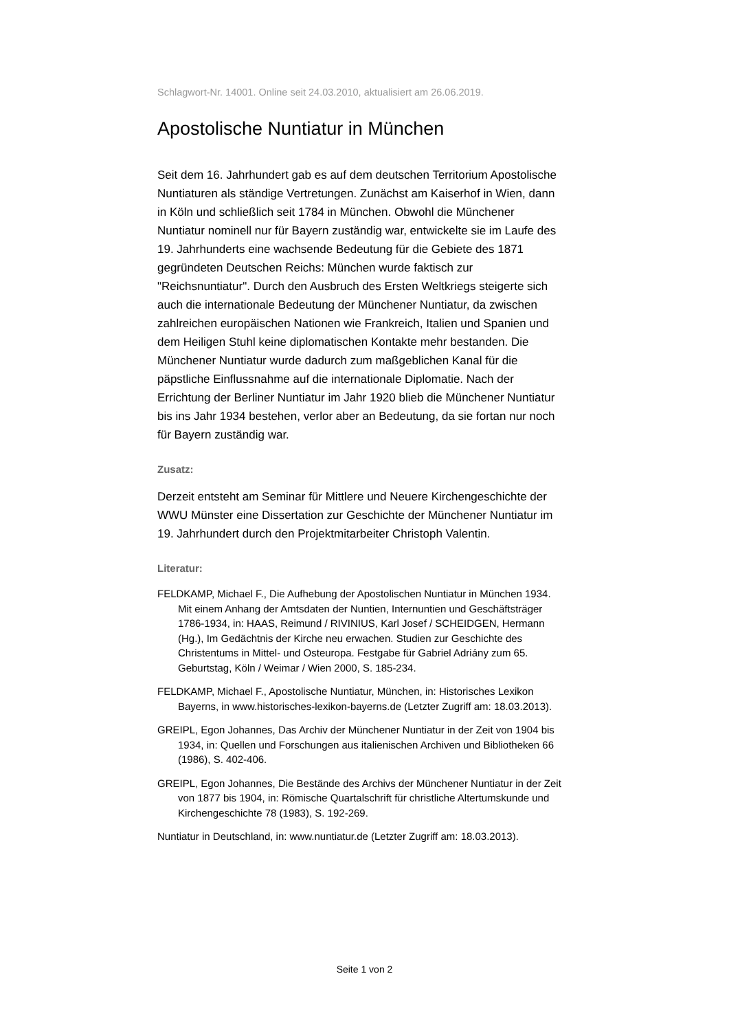Schlagwort-Nr. 14001. Online seit 24.03.2010, aktualisiert am 26.06.2019.
Apostolische Nuntiatur in München
Seit dem 16. Jahrhundert gab es auf dem deutschen Territorium Apostolische Nuntiaturen als ständige Vertretungen. Zunächst am Kaiserhof in Wien, dann in Köln und schließlich seit 1784 in München. Obwohl die Münchener Nuntiatur nominell nur für Bayern zuständig war, entwickelte sie im Laufe des 19. Jahrhunderts eine wachsende Bedeutung für die Gebiete des 1871 gegründeten Deutschen Reichs: München wurde faktisch zur "Reichsnuntiatur". Durch den Ausbruch des Ersten Weltkriegs steigerte sich auch die internationale Bedeutung der Münchener Nuntiatur, da zwischen zahlreichen europäischen Nationen wie Frankreich, Italien und Spanien und dem Heiligen Stuhl keine diplomatischen Kontakte mehr bestanden. Die Münchener Nuntiatur wurde dadurch zum maßgeblichen Kanal für die päpstliche Einflussnahme auf die internationale Diplomatie. Nach der Errichtung der Berliner Nuntiatur im Jahr 1920 blieb die Münchener Nuntiatur bis ins Jahr 1934 bestehen, verlor aber an Bedeutung, da sie fortan nur noch für Bayern zuständig war.
Zusatz:
Derzeit entsteht am Seminar für Mittlere und Neuere Kirchengeschichte der WWU Münster eine Dissertation zur Geschichte der Münchener Nuntiatur im 19. Jahrhundert durch den Projektmitarbeiter Christoph Valentin.
Literatur:
FELDKAMP, Michael F., Die Aufhebung der Apostolischen Nuntiatur in München 1934. Mit einem Anhang der Amtsdaten der Nuntien, Internuntien und Geschäftsträger 1786-1934, in: HAAS, Reimund / RIVINIUS, Karl Josef / SCHEIDGEN, Hermann (Hg.), Im Gedächtnis der Kirche neu erwachen. Studien zur Geschichte des Christentums in Mittel- und Osteuropa. Festgabe für Gabriel Adriány zum 65. Geburtstag, Köln / Weimar / Wien 2000, S. 185-234.
FELDKAMP, Michael F., Apostolische Nuntiatur, München, in: Historisches Lexikon Bayerns, in www.historisches-lexikon-bayerns.de (Letzter Zugriff am: 18.03.2013).
GREIPL, Egon Johannes, Das Archiv der Münchener Nuntiatur in der Zeit von 1904 bis 1934, in: Quellen und Forschungen aus italienischen Archiven und Bibliotheken 66 (1986), S. 402-406.
GREIPL, Egon Johannes, Die Bestände des Archivs der Münchener Nuntiatur in der Zeit von 1877 bis 1904, in: Römische Quartalschrift für christliche Altertumskunde und Kirchengeschichte 78 (1983), S. 192-269.
Nuntiatur in Deutschland, in: www.nuntiatur.de (Letzter Zugriff am: 18.03.2013).
Seite 1 von 2